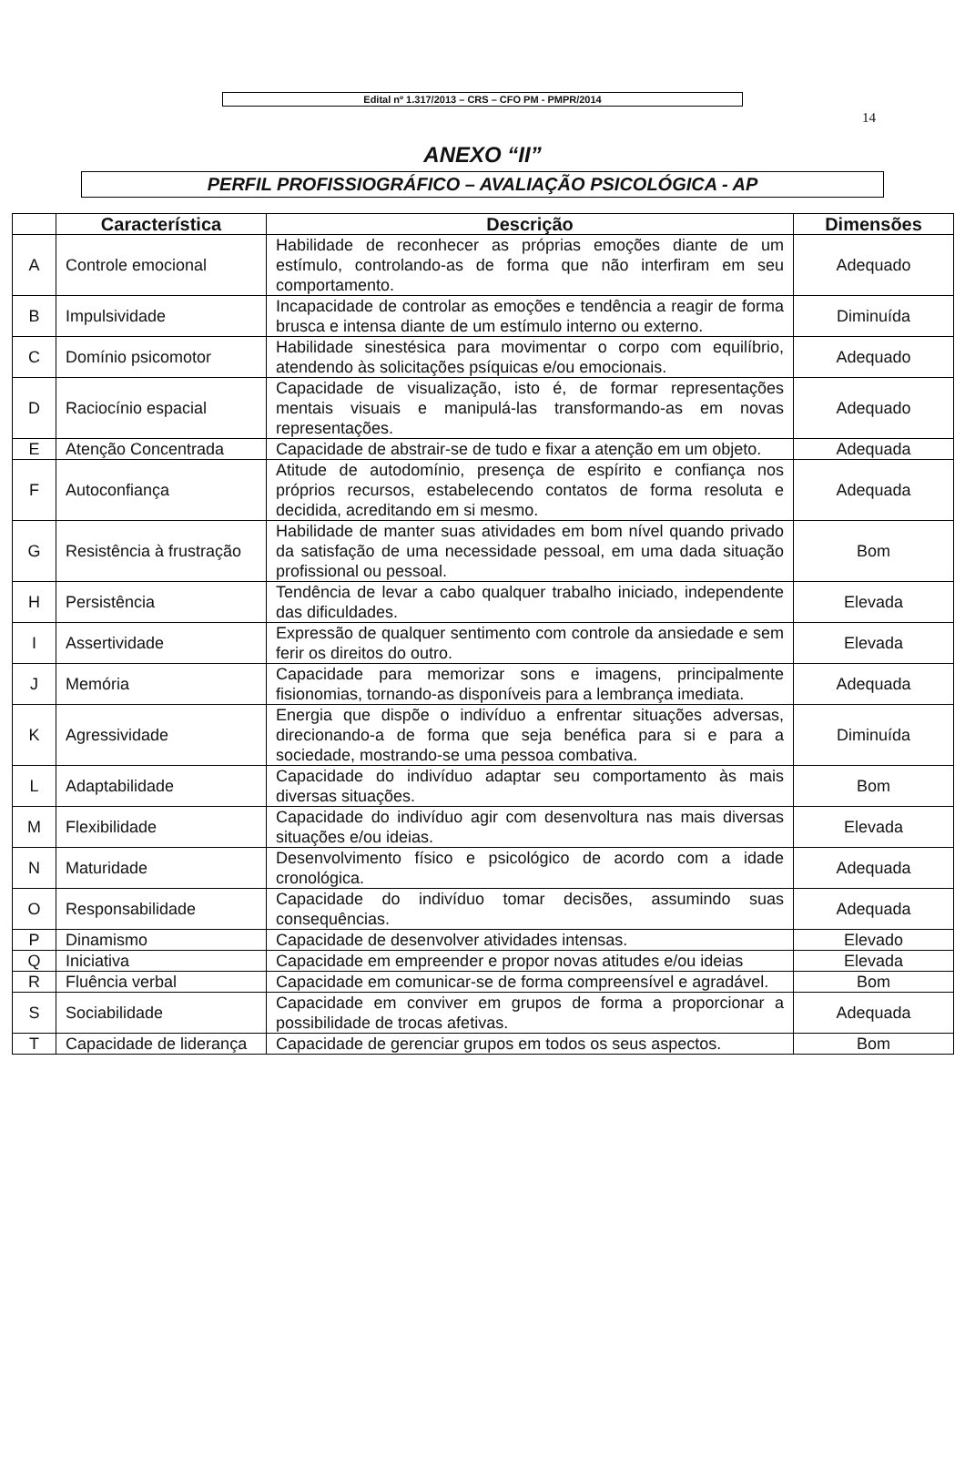Edital nº 1.317/2013 – CRS – CFO PM - PMPR/2014
14
ANEXO “II”
PERFIL PROFISSIOGRÁFICO – AVALIAÇÃO PSICOLÓGICA - AP
| | Característica | Descrição | Dimensões |
| --- | --- | --- | --- |
| A | Controle emocional | Habilidade de reconhecer as próprias emoções diante de um estímulo, controlando-as de forma que não interfiram em seu comportamento. | Adequado |
| B | Impulsividade | Incapacidade de controlar as emoções e tendência a reagir de forma brusca e intensa diante de um estímulo interno ou externo. | Diminuída |
| C | Domínio psicomotor | Habilidade sinestésica para movimentar o corpo com equilíbrio, atendendo às solicitações psíquicas e/ou emocionais. | Adequado |
| D | Raciocínio espacial | Capacidade de visualização, isto é, de formar representações mentais visuais e manipulá-las transformando-as em novas representações. | Adequado |
| E | Atenção Concentrada | Capacidade de abstrair-se de tudo e fixar a atenção em um objeto. | Adequada |
| F | Autoconfiança | Atitude de autodomínio, presença de espírito e confiança nos próprios recursos, estabelecendo contatos de forma resoluta e decidida, acreditando em si mesmo. | Adequada |
| G | Resistência à frustração | Habilidade de manter suas atividades em bom nível quando privado da satisfação de uma necessidade pessoal, em uma dada situação profissional ou pessoal. | Bom |
| H | Persistência | Tendência de levar a cabo qualquer trabalho iniciado, independente das dificuldades. | Elevada |
| I | Assertividade | Expressão de qualquer sentimento com controle da ansiedade e sem ferir os direitos do outro. | Elevada |
| J | Memória | Capacidade para memorizar sons e imagens, principalmente fisionomias, tornando-as disponíveis para a lembrança imediata. | Adequada |
| K | Agressividade | Energia que dispõe o indivíduo a enfrentar situações adversas, direcionando-a de forma que seja benéfica para si e para a sociedade, mostrando-se uma pessoa combativa. | Diminuída |
| L | Adaptabilidade | Capacidade do indivíduo adaptar seu comportamento às mais diversas situações. | Bom |
| M | Flexibilidade | Capacidade do indivíduo agir com desenvoltura nas mais diversas situações e/ou ideias. | Elevada |
| N | Maturidade | Desenvolvimento físico e psicológico de acordo com a idade cronológica. | Adequada |
| O | Responsabilidade | Capacidade do indivíduo tomar decisões, assumindo suas consequências. | Adequada |
| P | Dinamismo | Capacidade de desenvolver atividades intensas. | Elevado |
| Q | Iniciativa | Capacidade em empreender e propor novas atitudes e/ou ideias | Elevada |
| R | Fluência verbal | Capacidade em comunicar-se de forma compreensível e agradável. | Bom |
| S | Sociabilidade | Capacidade em conviver em grupos de forma a proporcionar a possibilidade de trocas afetivas. | Adequada |
| T | Capacidade de liderança | Capacidade de gerenciar grupos em todos os seus aspectos. | Bom |